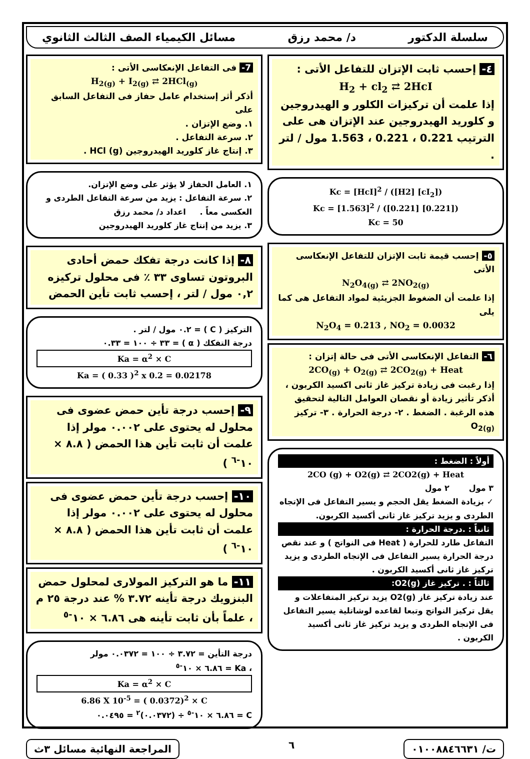سلسلة الدكتور د/ محمد رزق مسائل الكيمياء الصف الثالث الثانوي
٤- إحسب ثابت الإتزان للتفاعل الأتى :
H<sub>2</sub> + cl<sub>2</sub> ⇄ 2HcI
إذا علمت أن تركيزات الكلور و الهيدروجين و كلوريد الهيدروجين عند الإتزان هى على الترتيب 0.221 ، 0.221 ، 1.563 مول / لتر .
Kc = [HcI]<sup>2</sup> / ([H2] [cI<sub>2</sub>])
Kc = [1.563]<sup>2</sup> / ([0.221] [0.221])
Kc = 50
٥- إحسب قيمة ثابت الإتزان للتفاعل الإنعكاسى الأتى
N<sub>2</sub>O<sub>4(g)</sub> ⇄ 2NO<sub>2(g)</sub>
إذا علمت أن الضغوط الجزيئية لمواد التفاعل هى كما يلى
N<sub>2</sub>O<sub>4</sub> = 0.213 , NO<sub>2</sub> = 0.0032
٦- التفاعل الإنعكاسى الأتى فى حالة إتزان :
2CO<sub>(g)</sub> + O<sub>2(g)</sub> ⇄ 2CO<sub>2(g)</sub> + Heat
إذا رغبت فى زيادة تركيز غاز ثانى اكسيد الكربون ، أذكر تأثير زيادة أو نقصان العوامل التالية لتحقيق هذه الرغبة . الضغط . ٢- درجة الحرارة . ٣- تركيز O<sub>2(g)</sub>
أولاً : الضغط :
2CO (g) + O2(g) ⇄ 2CO2(g) + Heat
٣ مول ٢ مول
✓ بزيادة الضغط يقل الحجم و يسير التفاعل فى الإتجاه الطردى و يزيد تركيز غاز ثانى أكسيد الكربون.
ثانياً : .درجة الحرارة :
التفاعل طارد للحرارة ( Heat فى النواتج ) و عند نقص درجة الحرارة يسير التفاعل فى الإتجاه الطردى و يزيد تركيز غاز ثانى أكسيد الكربون .
ثالثاً : . تركيز غاز O2(g):
عند زيادة تركيز غاز O2(g) يزيد تركيز المتفاعلات و يقل تركيز النواتج وتبعا لقاعده لوشاتلية يسير التفاعل فى الإتجاه الطردى و يزيد تركيز غاز ثانى أكسيد الكربون .
7- فى التفاعل الإنعكاسى الأتى :
H<sub>2(g)</sub> + I<sub>2(g)</sub> ⇄ 2HCl<sub>(g)</sub>
أذكر أثر إستخدام عامل حفاز فى التفاعل السابق على
١. وضع الإتزان .
٢. سرعة التفاعل .
٣. إنتاج غاز كلوريد الهيدروجين HCl (g) .
١. العامل الحفاز لا يؤثر على وضع الإتزان.
٢. سرعة التفاعل : يزيد من سرعة التفاعل الطردى و العكسى معاً . اعداد د/ محمد رزق
٣. يزيد من إنتاج غاز كلوريد الهيدروجين
٨- إذا كانت درجة تفكك حمض أحادى البروتون تساوى ٣٣ ٪ فى محلول تركيزه ٠,٢ مول / لتر ، إحسب ثابت تأين الحمض
التركيز ( C ) = ٠.٢ مول / لتر .
درجة التفكك ( α ) = ٣٣ ÷ ١٠٠ = ٠.٣٣
Ka = α<sup>2</sup> × C
Ka = ( 0.33 )<sup>2</sup> x 0.2 = 0.02178
٩- إحسب درجة تأين حمض عضوى فى محلول له يحتوى على ٠.٠٠٢ مولر إذا علمت أن ثابت تأين هذا الحمض ( ٨.٨ × ١٠<sup>-٦</sup> )
١٠- إحسب درجة تأين حمض عضوى فى محلول له يحتوى على ٠.٠٠٢ مولر إذا علمت أن ثابت تأين هذا الحمض ( ٨.٨ × ١٠<sup>-٦</sup> )
١١- ما هو التركيز المولارى لمحلول حمض البنزويك درجة تأينه ٣.٧٢ % عند درجة ٢٥ م ، علماً بأن ثابت تأينه هى ٦.٨٦ × ١٠<sup>-٥</sup>
درجة التأين = ٣.٧٢ ÷ ١٠٠ = ٠.٠٣٧٢ مولر
، Ka = ٦.٨٦ × ١٠<sup>-٥</sup>
Ka = α<sup>2</sup> × C
6.86 X 10<sup>-5</sup> = ( 0.0372)<sup>2</sup> × C
C = ٦.٨٦ × ١٠<sup>-٥</sup> ÷ (٠.٠٣٧٢)<sup>٢</sup> = ٠.٠٤٩٥
ت/ ٠١٠٠٨٨٤٦٦٣١
٦
المراجعة النهائية مسائل ٣ث